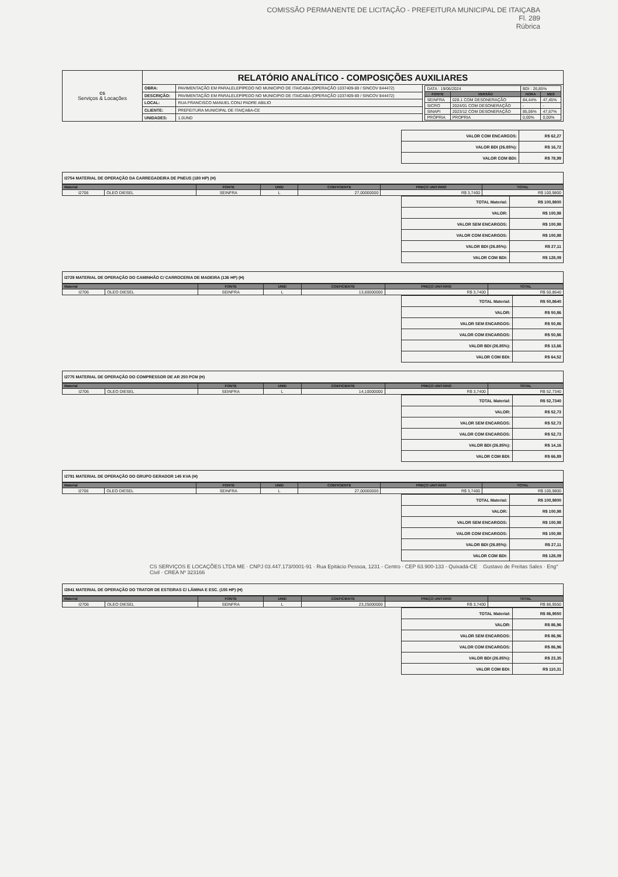COMISSÃO PERMANENTE DE LICITAÇÃO - PREFEITURA MUNICIPAL DE ITAIÇABA
Fl. 289
Rúbrica
| CS Serviços & Locações | RELATÓRIO ANALÍTICO - COMPOSIÇÕES AUXILIARES | | |
| | OBRA: | PAVIMENTAÇÃO EM PARALELEPÍPEDO NO MUNICIPIO DE ITAICABA (OPERAÇÃO 1037409-69 / SINCOV 844472) | / DATA : 19/06/2024 / / BDI : 26,85% / / / FONTE / VERSÃO / HORA / MES / / SEINFRA / 028.1 COM DESONERAÇÃO / 84,44% / 47,45% / / SICRO / 2024/01 COM DESONERAÇÃO / - / - / / SINAPI / 2023/12 COM DESONERAÇÃO / 85,06% / 47,67% / / PRÓPRIA / PROPRIA / 0,00% / 0,00% / |
| | DESCRIÇÃO: | PAVIMENTAÇÃO EM PARALELEPÍPEDO NO MUNICIPIO DE ITAICABA (OPERAÇÃO 1037409-69 / SINCOV 844472) | |
| | LOCAL: | RUA FRANCISCO MANUEL CONJ PADRE ABILIO | |
| | CLIENTE: | PREFEITURA MUNICIPAL DE ITAIÇABA-CE | |
| | UNIDADES: | 1.0UND | |
| VALOR COM ENCARGOS: | R$ 62,27 |
| VALOR BDI (26.85%): | R$ 16,72 |
| VALOR COM BDI: | R$ 78,99 |
I2754 MATERIAL DE OPERAÇÃO DA CARREGADEIRA DE PNEUS (180 HP) (H)
| Material | | FONTE | UNID | COEFICIENTE | PREÇO UNITÁRIO | TOTAL |
| --- | --- | --- | --- | --- | --- | --- |
| I2706 | OLEO DIESEL | SEINFRA | L | 27,00000000 | R$ 3,7400 | R$ 100,9800 |
| TOTAL Material: | R$ 100,9800 |
| VALOR: | R$ 100,98 |
| VALOR SEM ENCARGOS: | R$ 100,98 |
| VALOR COM ENCARGOS: | R$ 100,98 |
| VALOR BDI (26.85%): | R$ 27,11 |
| VALOR COM BDI: | R$ 128,09 |
I2729 MATERIAL DE OPERAÇÃO DO CAMINHÃO C/ CARROCERIA DE MADEIRA (136 HP) (H)
| Material | | FONTE | UNID | COEFICIENTE | PREÇO UNITÁRIO | TOTAL |
| --- | --- | --- | --- | --- | --- | --- |
| I2706 | OLEO DIESEL | SEINFRA | L | 13,60000000 | R$ 3,7400 | R$ 50,8640 |
| TOTAL Material: | R$ 50,8640 |
| VALOR: | R$ 50,86 |
| VALOR SEM ENCARGOS: | R$ 50,86 |
| VALOR COM ENCARGOS: | R$ 50,86 |
| VALOR BDI (26.85%): | R$ 13,66 |
| VALOR COM BDI: | R$ 64,52 |
I2775 MATERIAL DE OPERAÇÃO DO COMPRESSOR DE AR 250 PCM (H)
| Material | | FONTE | UNID | COEFICIENTE | PREÇO UNITÁRIO | TOTAL |
| --- | --- | --- | --- | --- | --- | --- |
| I2706 | OLEO DIESEL | SEINFRA | L | 14,10000000 | R$ 3,7400 | R$ 52,7340 |
| TOTAL Material: | R$ 52,7340 |
| VALOR: | R$ 52,73 |
| VALOR SEM ENCARGOS: | R$ 52,73 |
| VALOR COM ENCARGOS: | R$ 52,73 |
| VALOR BDI (26.85%): | R$ 14,16 |
| VALOR COM BDI: | R$ 66,89 |
I2791 MATERIAL DE OPERAÇÃO DO GRUPO GERADOR 145 KVA (H)
| Material | | FONTE | UNID | COEFICIENTE | PREÇO UNITÁRIO | TOTAL |
| --- | --- | --- | --- | --- | --- | --- |
| I2706 | OLEO DIESEL | SEINFRA | L | 27,00000000 | R$ 3,7400 | R$ 100,9800 |
| TOTAL Material: | R$ 100,9800 |
| VALOR: | R$ 100,98 |
| VALOR SEM ENCARGOS: | R$ 100,98 |
| VALOR COM ENCARGOS: | R$ 100,98 |
| VALOR BDI (26.85%): | R$ 27,11 |
| VALOR COM BDI: | R$ 128,09 |
CS SERVIÇOS E LOCAÇÕES LTDA ME · CNPJ 03.447.173/0001-91 · Rua Epitácio Pessoa, 1231 - Centro · CEP 63.900-133 - Quixadá-CE Gustavo de Freitas Sales · Eng° Civil · CREA Nº 323166
I2841 MATERIAL DE OPERAÇÃO DO TRATOR DE ESTEIRAS C/ LÂMINA E ESC. (155 HP) (H)
| Material | | FONTE | UNID | COEFICIENTE | PREÇO UNITÁRIO | TOTAL |
| --- | --- | --- | --- | --- | --- | --- |
| I2706 | OLEO DIESEL | SEINFRA | L | 23,25000000 | R$ 3,7400 | R$ 86,9550 |
| TOTAL Material: | R$ 86,9550 |
| VALOR: | R$ 86,96 |
| VALOR SEM ENCARGOS: | R$ 86,96 |
| VALOR COM ENCARGOS: | R$ 86,96 |
| VALOR BDI (26.85%): | R$ 23,35 |
| VALOR COM BDI: | R$ 110,31 |